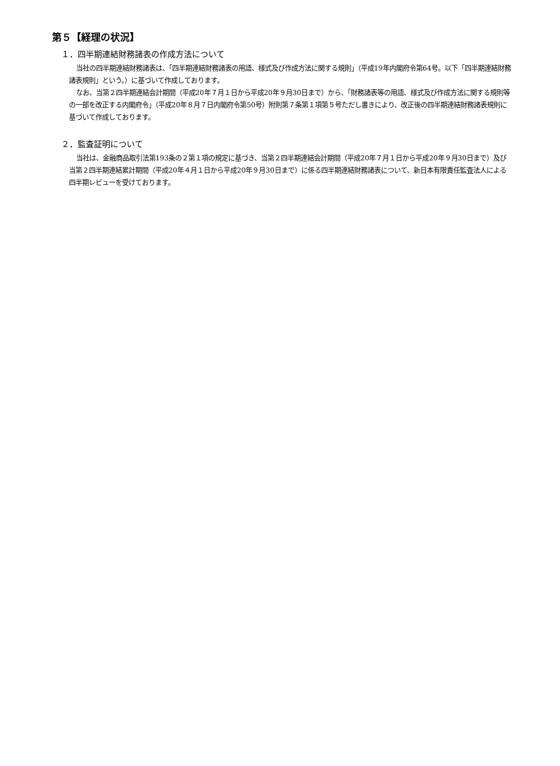第５【経理の状況】
１．四半期連結財務諸表の作成方法について
当社の四半期連結財務諸表は、「四半期連結財務諸表の用語、様式及び作成方法に関する規則」（平成19年内閣府令第64号。以下「四半期連結財務諸表規則」という。）に基づいて作成しております。
なお、当第２四半期連結会計期間（平成20年７月１日から平成20年９月30日まで）から、「財務諸表等の用語、様式及び作成方法に関する規則等の一部を改正する内閣府令」（平成20年８月７日内閣府令第50号）附則第７条第１項第５号ただし書きにより、改正後の四半期連結財務諸表規則に基づいて作成しております。
２．監査証明について
当社は、金融商品取引法第193条の２第１項の規定に基づき、当第２四半期連結会計期間（平成20年７月１日から平成20年９月30日まで）及び当第２四半期連結累計期間（平成20年４月１日から平成20年９月30日まで）に係る四半期連結財務諸表について、新日本有限責任監査法人による四半期レビューを受けております。